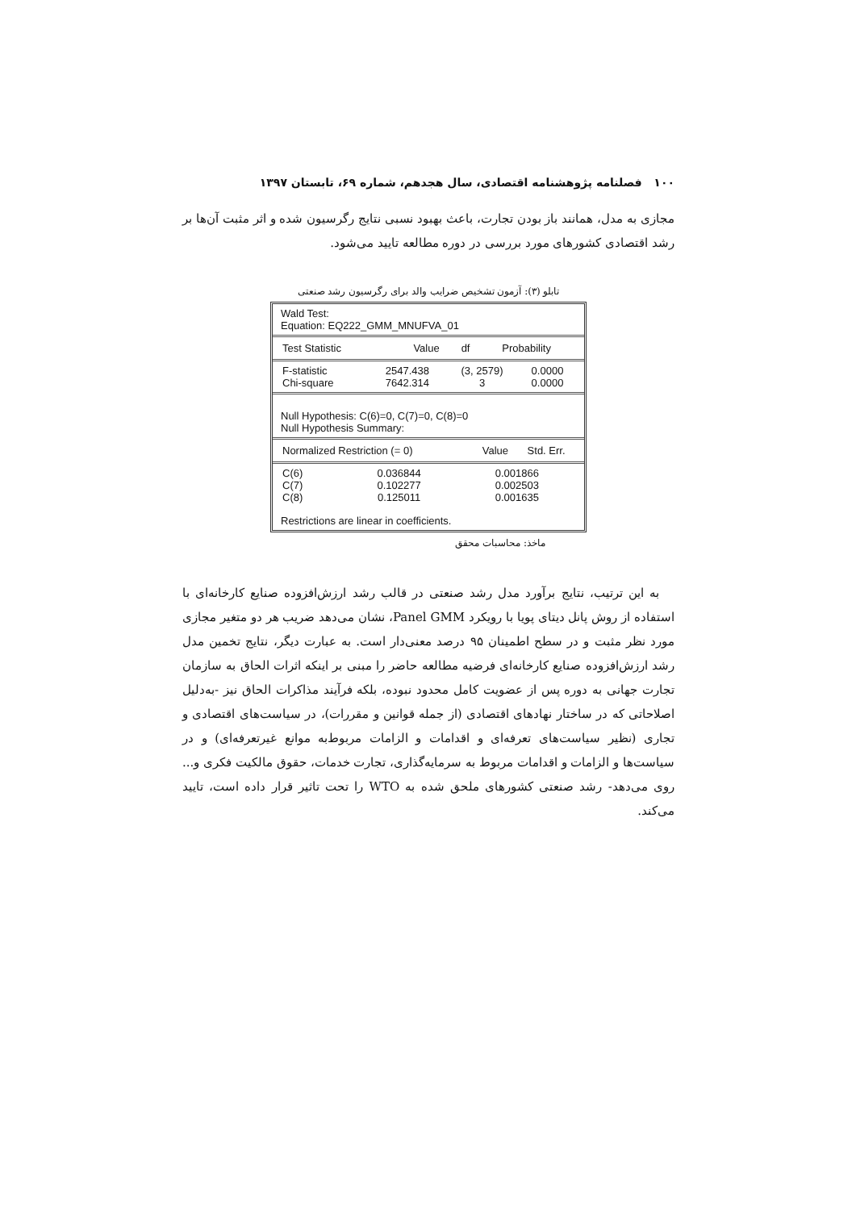۱۰۰ فصلنامه پژوهشنامه اقتصادی، سال هجدهم، شماره ۶۹، تابستان ۱۳۹۷
مجازی به مدل، همانند باز بودن تجارت، باعث بهبود نسبی نتایج رگرسیون شده و اثر مثبت آن‌ها بر رشد اقتصادی کشورهای مورد بررسی در دوره مطالعه تایید می‌شود.
تابلو (۳): آزمون تشخیص ضرایب والد برای رگرسیون رشد صنعتی
Wald Test:
Equation: EQ222_GMM_MNUFVA_01
| Test Statistic | Value | df | Probability |
| --- | --- | --- | --- |
| F-statistic | 2547.438 | (3, 2579) | 0.0000 |
| Chi-square | 7642.314 | 3 | 0.0000 |
Null Hypothesis: C(6)=0, C(7)=0, C(8)=0
Null Hypothesis Summary:
| Normalized Restriction (= 0) | Value | Std. Err. |
| --- | --- | --- |
| C(6) | 0.036844 | 0.001866 |
| C(7) | 0.102277 | 0.002503 |
| C(8) | 0.125011 | 0.001635 |
Restrictions are linear in coefficients.
ماخذ: محاسبات محقق
به این ترتیب، نتایج برآورد مدل رشد صنعتی در قالب رشد ارزش‌افزوده صنایع کارخانه‌ای با استفاده از روش پانل دیتای پویا با رویکرد Panel GMM، نشان می‌دهد ضریب هر دو متغیر مجازی مورد نظر مثبت و در سطح اطمینان ۹۵ درصد معنی‌دار است. به عبارت دیگر، نتایج تخمین مدل رشد ارزش‌افزوده صنایع کارخانه‌ای فرضیه مطالعه حاضر را مبنی بر اینکه اثرات الحاق به سازمان تجارت جهانی به دوره پس از عضویت کامل محدود نبوده، بلکه فرآیند مذاکرات الحاق نیز -به‌دلیل اصلاحاتی که در ساختار نهادهای اقتصادی (از جمله قوانین و مقررات)، در سیاست‌های اقتصادی و تجاری (نظیر سیاست‌های تعرفه‌ای و اقدامات و الزامات مربوط‌به موانع غیرتعرفه‌ای) و در سیاست‌ها و الزامات و اقدامات مربوط به سرمایه‌گذاری، تجارت خدمات، حقوق مالکیت فکری و... روی می‌دهد- رشد صنعتی کشورهای ملحق شده به WTO را تحت تاثیر قرار داده است، تایید می‌کند.